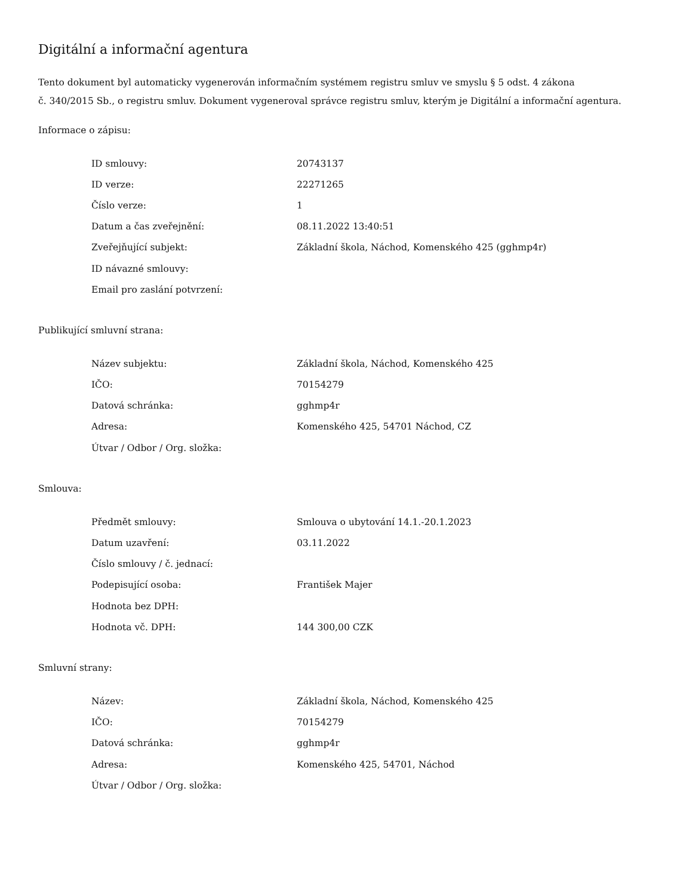Digitální a informační agentura
Tento dokument byl automaticky vygenerován informačním systémem registru smluv ve smyslu § 5 odst. 4 zákona
č. 340/2015 Sb., o registru smluv. Dokument vygeneroval správce registru smluv, kterým je Digitální a informační agentura.
Informace o zápisu:
| ID smlouvy: | 20743137 |
| ID verze: | 22271265 |
| Číslo verze: | 1 |
| Datum a čas zveřejnění: | 08.11.2022 13:40:51 |
| Zveřejňující subjekt: | Základní škola, Náchod, Komenského 425 (gghmp4r) |
| ID návazné smlouvy: | |
| Email pro zaslání potvrzení: | |
Publikující smluvní strana:
| Název subjektu: | Základní škola, Náchod, Komenského 425 |
| IČO: | 70154279 |
| Datová schránka: | gghmp4r |
| Adresa: | Komenského 425, 54701 Náchod, CZ |
| Útvar / Odbor / Org. složka: | |
Smlouva:
| Předmět smlouvy: | Smlouva o ubytování 14.1.-20.1.2023 |
| Datum uzavření: | 03.11.2022 |
| Číslo smlouvy / č. jednací: | |
| Podepisující osoba: | František Majer |
| Hodnota bez DPH: | |
| Hodnota vč. DPH: | 144 300,00 CZK |
Smluvní strany:
| Název: | Základní škola, Náchod, Komenského 425 |
| IČO: | 70154279 |
| Datová schránka: | gghmp4r |
| Adresa: | Komenského 425, 54701, Náchod |
| Útvar / Odbor / Org. složka: | |